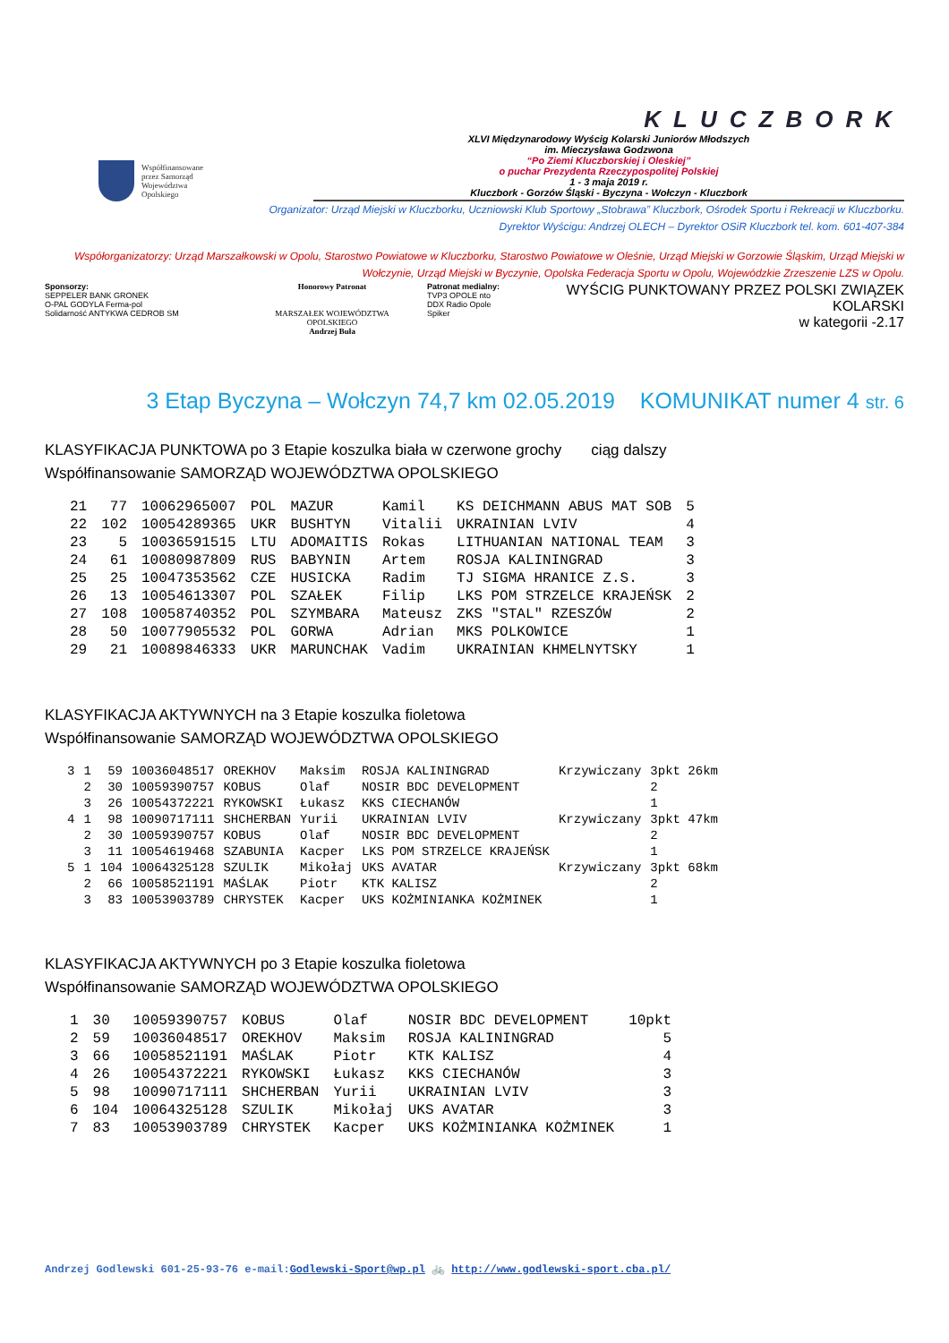Współfinansowane
przez Samorząd
Województwa
Opolskiego
KLUCZBORK
XLVI Międzynarodowy Wyścig Kolarski Juniorów Młodszych
im. Mieczysława Godzwona
“Po Ziemi Kluczborskiej i Oleskiej”
o puchar Prezydenta Rzeczypospolitej Polskiej
1 - 3 maja 2019 r.
Kluczbork - Gorzów Śląski - Byczyna - Wołczyn - Kluczbork
Organizator: Urząd Miejski w Kluczborku, Uczniowski Klub Sportowy „Stobrawa” Kluczbork, Ośrodek Sportu i Rekreacji w Kluczborku.
Dyrektor Wyścigu: Andrzej OLECH – Dyrektor OSiR Kluczbork tel. kom. 601-407-384
Współorganizatorzy: Urząd Marszałkowski w Opolu, Starostwo Powiatowe w Kluczborku, Starostwo Powiatowe w Oleśnie, Urząd Miejski w Gorzowie Śląskim, Urząd Miejski w Wołczynie, Urząd Miejski w Byczynie, Opolska Federacja Sportu w Opolu, Wojewódzkie Zrzeszenie LZS w Opolu.
Sponsorzy:
SEPPELER BANK GRONEK
O-PAL GODYLA Ferma-pol
Solidarność ANTYKWA CEDROB SM
Honorowy Patronat
MARSZAŁEK WOJEWÓDZTWA OPOLSKIEGO
Andrzej Buła
Patronat medialny:
TVP3 OPOLE nto
DDX Radio Opole
Spiker
WYŚCIG PUNKTOWANY PRZEZ POLSKI ZWIĄZEK KOLARSKI
w kategorii -2.17
3 Etap Byczyna – Wołczyn 74,7 km 02.05.2019 KOMUNIKAT numer 4 str. 6
KLASYFIKACJA PUNKTOWA po 3 Etapie koszulka biała w czerwone grochy ciąg dalszy
Współfinansowanie SAMORZĄD WOJEWÓDZTWA OPOLSKIEGO
| 21 | 77 | 10062965007 | POL | MAZUR | Kamil | KS DEICHMANN ABUS MAT SOB | 5 |
| 22 | 102 | 10054289365 | UKR | BUSHTYN | Vitalii | UKRAINIAN LVIV | 4 |
| 23 | 5 | 10036591515 | LTU | ADOMAITIS | Rokas | LITHUANIAN NATIONAL TEAM | 3 |
| 24 | 61 | 10080987809 | RUS | BABYNIN | Artem | ROSJA KALININGRAD | 3 |
| 25 | 25 | 10047353562 | CZE | HUSICKA | Radim | TJ SIGMA HRANICE Z.S. | 3 |
| 26 | 13 | 10054613307 | POL | SZAŁEK | Filip | LKS POM STRZELCE KRAJEŃSK | 2 |
| 27 | 108 | 10058740352 | POL | SZYMBARA | Mateusz | ZKS "STAL" RZESZÓW | 2 |
| 28 | 50 | 10077905532 | POL | GORWA | Adrian | MKS POLKOWICE | 1 |
| 29 | 21 | 10089846333 | UKR | MARUNCHAK | Vadim | UKRAINIAN KHMELNYTSKY | 1 |
KLASYFIKACJA AKTYWNYCH na 3 Etapie koszulka fioletowa
Współfinansowanie SAMORZĄD WOJEWÓDZTWA OPOLSKIEGO
| 3 | 1 | 59 | 10036048517 | OREKHOV | Maksim | ROSJA KALININGRAD | Krzywiczany | 3pkt 26km |
| | 2 | 30 | 10059390757 | KOBUS | Olaf | NOSIR BDC DEVELOPMENT | | 2 |
| | 3 | 26 | 10054372221 | RYKOWSKI | Łukasz | KKS CIECHANÓW | | 1 |
| 4 | 1 | 98 | 10090717111 | SHCHERBAN | Yurii | UKRAINIAN LVIV | Krzywiczany | 3pkt 47km |
| | 2 | 30 | 10059390757 | KOBUS | Olaf | NOSIR BDC DEVELOPMENT | | 2 |
| | 3 | 11 | 10054619468 | SZABUNIA | Kacper | LKS POM STRZELCE KRAJEŃSK | | 1 |
| 5 | 1 | 104 | 10064325128 | SZULIK | Mikołaj | UKS AVATAR | Krzywiczany | 3pkt 68km |
| | 2 | 66 | 10058521191 | MAŚLAK | Piotr | KTK KALISZ | | 2 |
| | 3 | 83 | 10053903789 | CHRYSTEK | Kacper | UKS KOŻMINIANKA KOŻMINEK | | 1 |
KLASYFIKACJA AKTYWNYCH po 3 Etapie koszulka fioletowa
Współfinansowanie SAMORZĄD WOJEWÓDZTWA OPOLSKIEGO
| 1 | 30 | 10059390757 | KOBUS | Olaf | NOSIR BDC DEVELOPMENT | 10pkt |
| 2 | 59 | 10036048517 | OREKHOV | Maksim | ROSJA KALININGRAD | 5 |
| 3 | 66 | 10058521191 | MAŚLAK | Piotr | KTK KALISZ | 4 |
| 4 | 26 | 10054372221 | RYKOWSKI | Łukasz | KKS CIECHANÓW | 3 |
| 5 | 98 | 10090717111 | SHCHERBAN | Yurii | UKRAINIAN LVIV | 3 |
| 6 | 104 | 10064325128 | SZULIK | Mikołaj | UKS AVATAR | 3 |
| 7 | 83 | 10053903789 | CHRYSTEK | Kacper | UKS KOŻMINIANKA KOŻMINEK | 1 |
Andrzej Godlewski 601-25-93-76 e-mail:Godlewski-Sport@wp.pl 🚲 http://www.godlewski-sport.cba.pl/